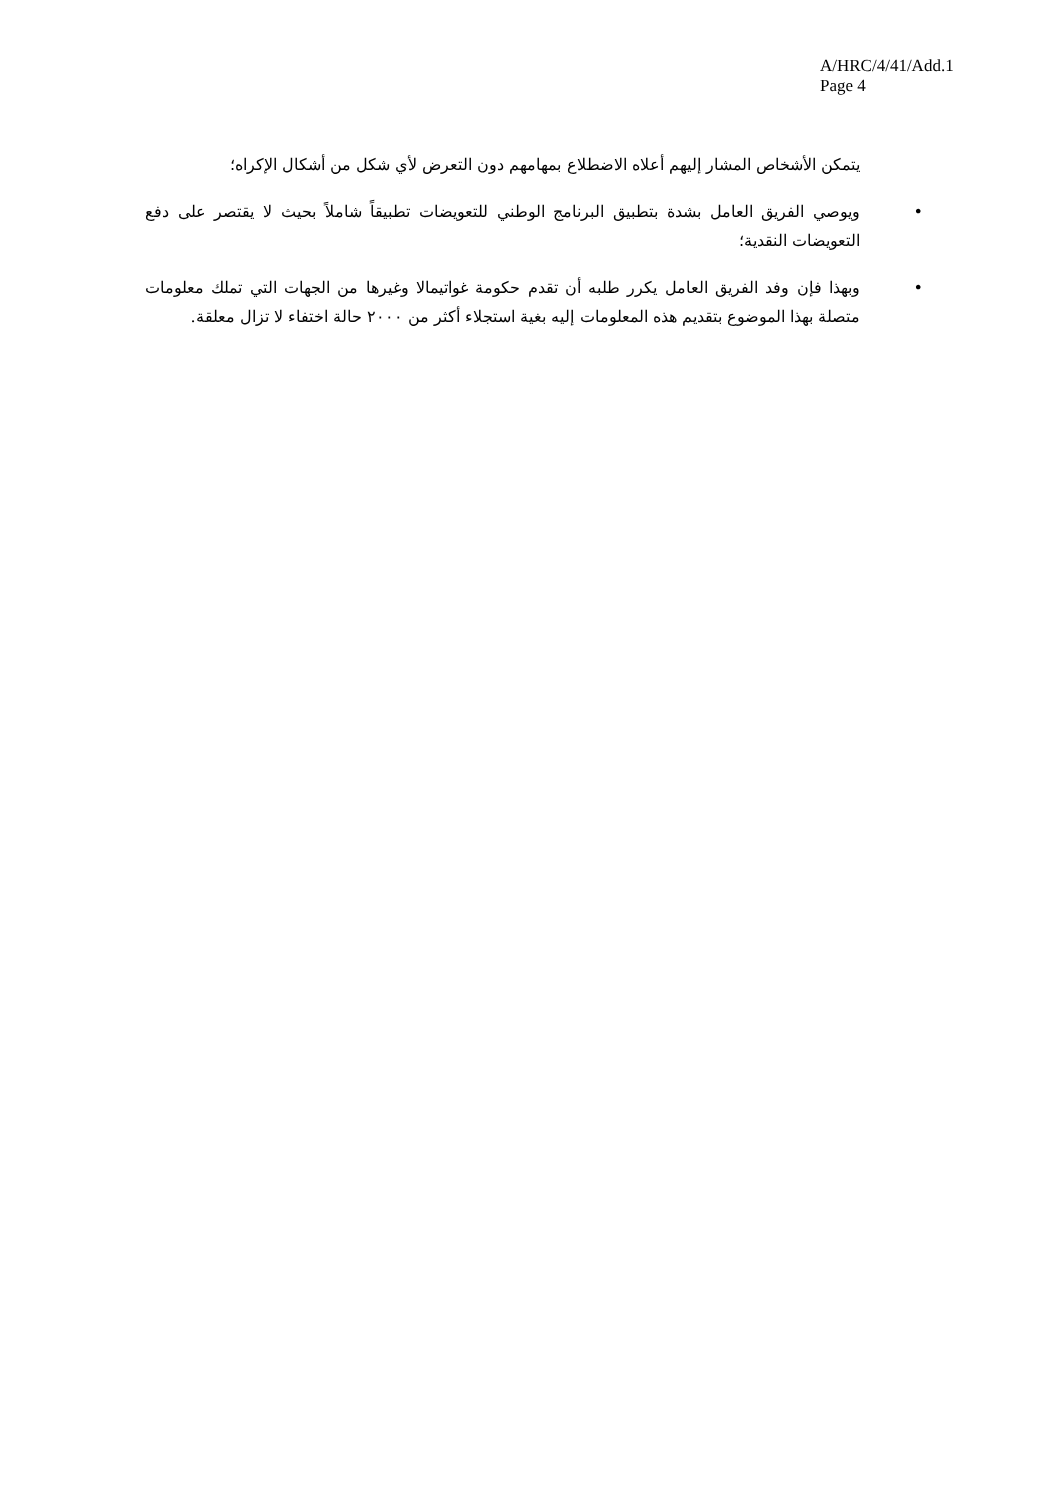A/HRC/4/41/Add.1
Page 4
يتمكن الأشخاص المشار إليهم أعلاه الاضطلاع بمهامهم دون التعرض لأي شكل من أشكال الإكراه؛
• ويوصي الفريق العامل بشدة بتطبيق البرنامج الوطني للتعويضات تطبيقاً شاملاً بحيث لا يقتصر على دفع التعويضات النقدية؛
• وبهذا فإن وفد الفريق العامل يكرر طلبه أن تقدم حكومة غواتيمالا وغيرها من الجهات التي تملك معلومات متصلة بهذا الموضوع بتقديم هذه المعلومات إليه بغية استجلاء أكثر من ٢٠٠٠ حالة اختفاء لا تزال معلقة.